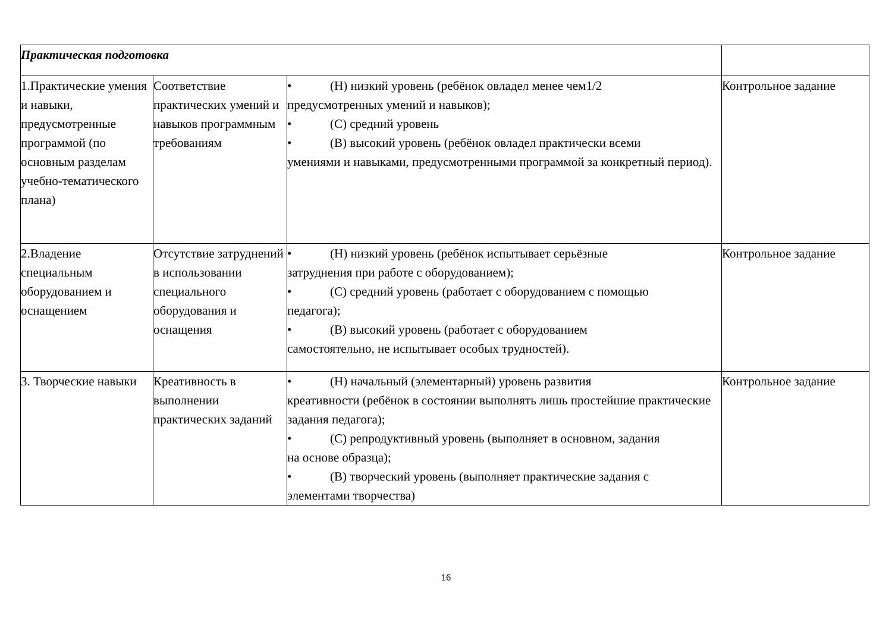| Практическая подготовка | | | |
| 1.Практические умения и навыки, предусмотренные программой (по основным разделам учебно-тематического плана) | Соответствие практических умений и навыков программным требованиям | • (Н) низкий уровень (ребёнок овладел менее чем1/2 предусмотренных умений и навыков); • (С) средний уровень • (В) высокий уровень (ребёнок овладел практически всеми умениями и навыками, предусмотренными программой за конкретный период). | Контрольное задание |
| 2.Владение специальным оборудованием и оснащением | Отсутствие затруднений в использовании специального оборудования и оснащения | • (Н) низкий уровень (ребёнок испытывает серьёзные затруднения при работе с оборудованием); • (С) средний уровень (работает с оборудованием с помощью педагога); • (В) высокий уровень (работает с оборудованием самостоятельно, не испытывает особых трудностей). | Контрольное задание |
| 3. Творческие навыки | Креативность в выполнении практических заданий | • (Н) начальный (элементарный) уровень развития креативности (ребёнок в состоянии выполнять лишь простейшие практические задания педагога); • (С) репродуктивный уровень (выполняет в основном, задания на основе образца); • (В) творческий уровень (выполняет практические задания с элементами творчества) | Контрольное задание |
16